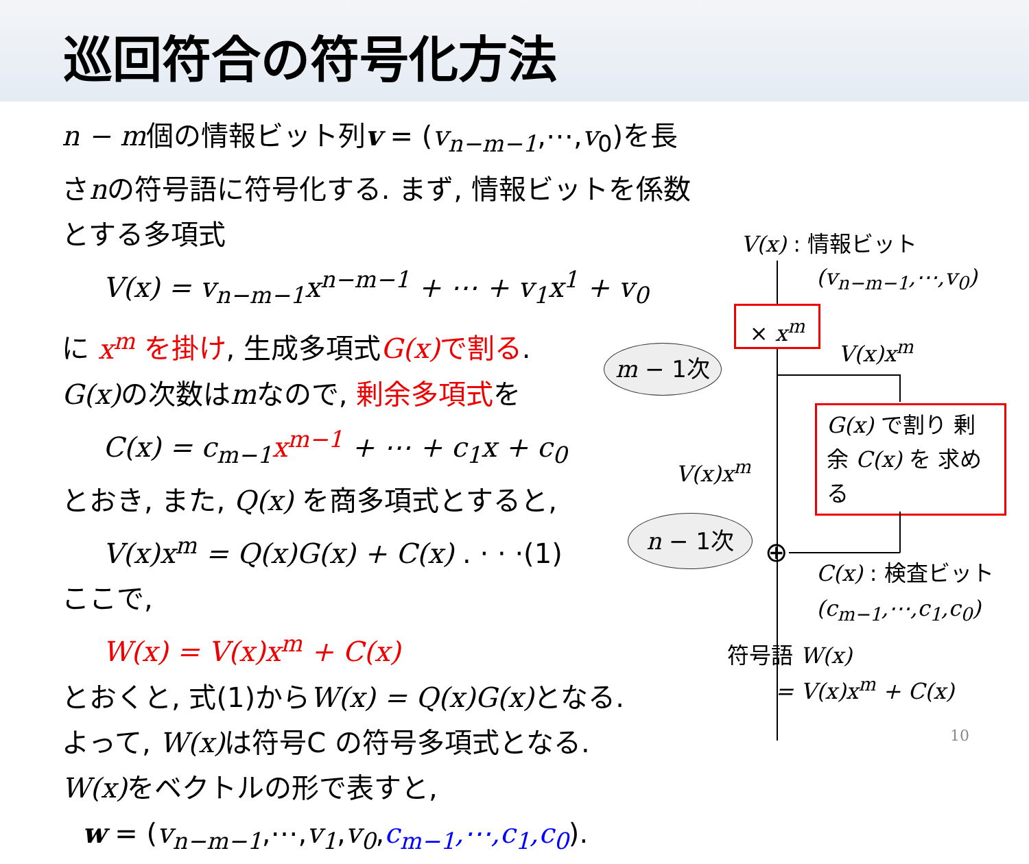巡回符合の符号化方法
n − m個の情報ビット列v = (v<sub>n−m−1</sub>,⋯,v<sub>0</sub>)を長さnの符号語に符号化する. まず, 情報ビットを係数とする多項式
V(x) = v<sub>n−m−1</sub>x<sup>n−m−1</sup> + ⋯ + v<sub>1</sub>x<sup>1</sup> + v<sub>0</sub>
に x<sup>m</sup> を掛け, 生成多項式G(x) で割る.
G(x) の次数はmなので, 剰余多項式を
C(x) = c<sub>m−1</sub>x<sup>m−1</sup> + ⋯ + c<sub>1</sub>x + c<sub>0</sub>
とおき, また, Q(x) を商多項式とすると,
V(x)x<sup>m</sup> = Q(x)G(x) + C(x) . · · ·(1)
ここで,
W(x) = V(x)x<sup>m</sup> + C(x)
とおくと, 式(1)からW(x) = Q(x)G(x) となる.
よって, W(x) は符号C の符号多項式となる.
W(x) をベクトルの形で表すと,
w = (v<sub>n−m−1</sub>,⋯,v<sub>1</sub>,v<sub>0</sub>,c<sub>m−1</sub>,⋯,c<sub>1</sub>,c<sub>0</sub>).
m − 1次
n − 1次
V(x) : 情報ビット
(v<sub>n−m−1</sub>,⋯,v<sub>0</sub>)
× x<sup>m</sup>
V(x)x<sup>m</sup>
G(x) で割り 剰余 C(x) を 求める
V(x)x<sup>m</sup>
⊕ C(x) : 検査ビット
(c<sub>m−1</sub>,⋯,c<sub>1</sub>,c<sub>0</sub>)
符号語 W(x)
= V(x)x<sup>m</sup> + C(x)
10